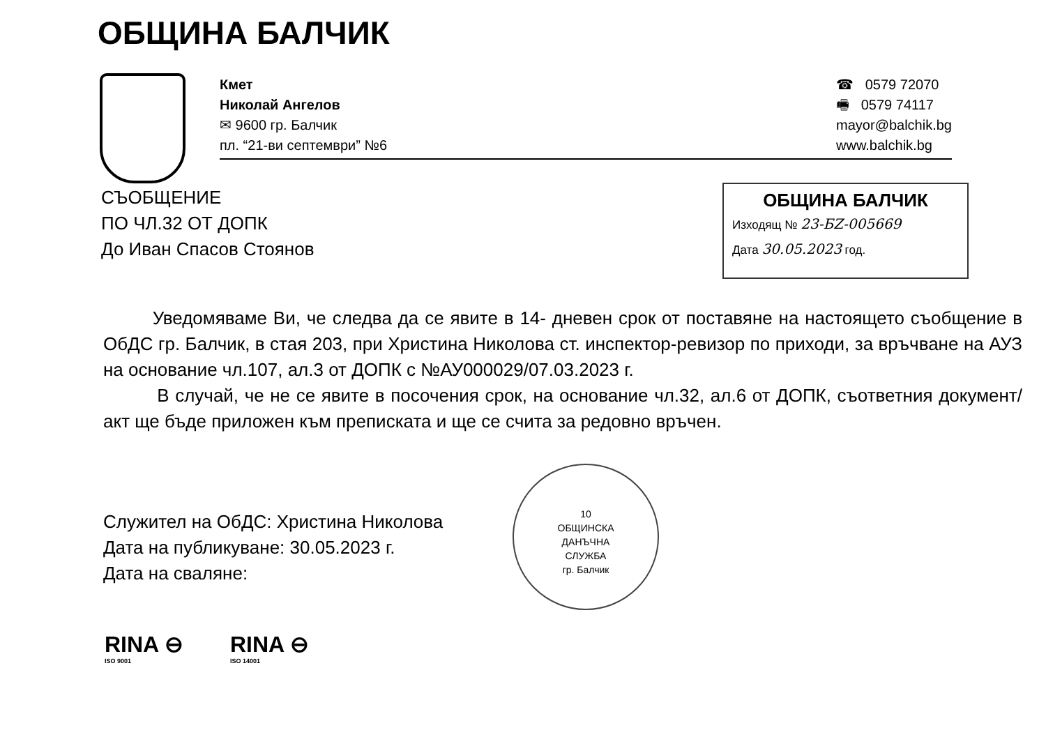ОБЩИНА БАЛЧИК
Кмет
Николай Ангелов
✉ 9600 гр. Балчик
пл. “21-ви септември” №6
☎ 0579 72070
🖷 0579 74117
mayor@balchik.bg
www.balchik.bg
СЪОБЩЕНИЕ
ПО ЧЛ.32 ОТ ДОПК
До Иван Спасов Стоянов
ОБЩИНА БАЛЧИК
Изходящ № 23-БZ-005669
Дата 30.05.2023 год.
Уведомяваме Ви, че следва да се явите в 14- дневен срок от поставяне на настоящето съобщение в ОбДС гр. Балчик, в стая 203, при Христина Николова ст. инспектор-ревизор по приходи, за връчване на АУЗ на основание чл.107, ал.3 от ДОПК с №АУ000029/07.03.2023 г.
В случай, че не се явите в посочения срок, на основание чл.32, ал.6 от ДОПК, съответния документ/акт ще бъде приложен към преписката и ще се счита за редовно връчен.
Служител на ОбДС: Христина Николова
Дата на публикуване: 30.05.2023 г.
Дата на сваляне:
10
ОБЩИНСКА
ДАНЪЧНА
СЛУЖБА
гр. Балчик
RINA ⊖
ISO 9001
RINA ⊖
ISO 14001